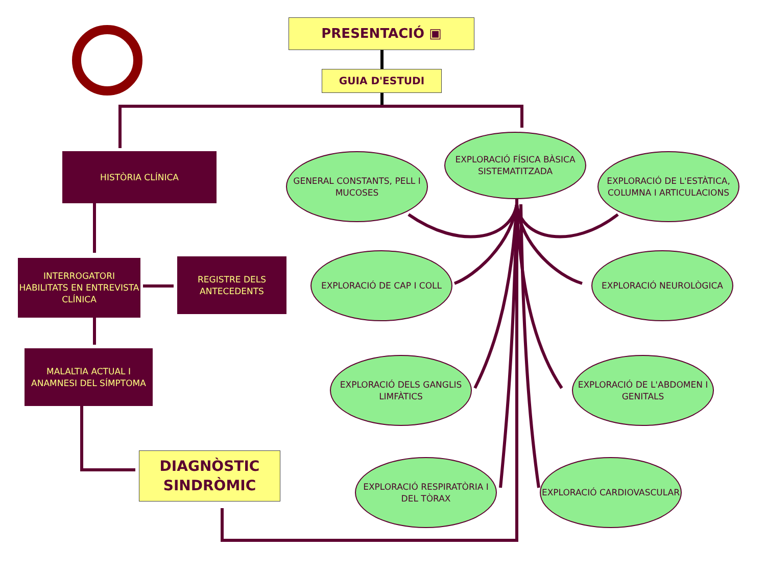PRESENTACIÓ ▣
GUIA D'ESTUDI
HISTÒRIA CLÍNICA
INTERROGATORI HABILITATS EN ENTREVISTA CLÍNICA
REGISTRE DELS ANTECEDENTS
MALALTIA ACTUAL I ANAMNESI DEL SÍMPTOMA
DIAGNÒSTIC SINDRÒMIC
EXPLORACIÓ FÍSICA BÀSICA SISTEMATITZADA
GENERAL CONSTANTS, PELL I MUCOSES
EXPLORACIÓ DE L'ESTÀTICA, COLUMNA I ARTICULACIONS
EXPLORACIÓ DE CAP I COLL EXPLORACIÓ NEUROLÒGICA
EXPLORACIÓ DELS GANGLIS LIMFÀTICS
EXPLORACIÓ DE L'ABDOMEN I GENITALS
EXPLORACIÓ RESPIRATÒRIA I DEL TÒRAX
EXPLORACIÓ CARDIOVASCULAR